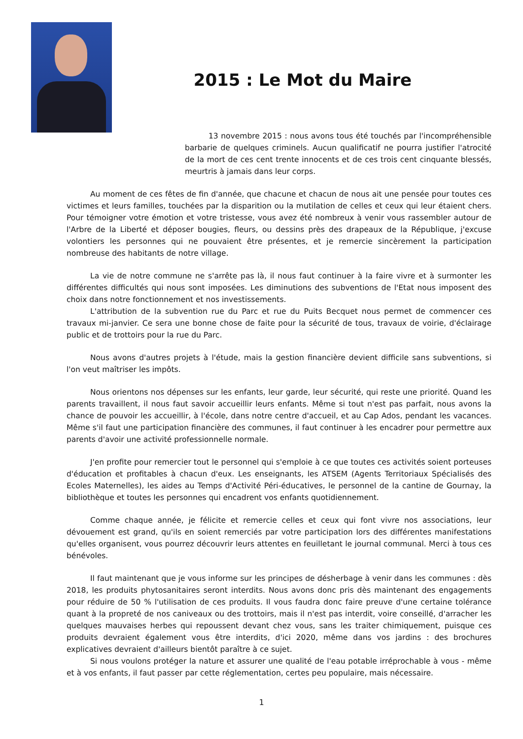2015 : Le Mot du Maire
13 novembre 2015 : nous avons tous été touchés par l'incompréhensible barbarie de quelques criminels. Aucun qualificatif ne pourra justifier l'atrocité de la mort de ces cent trente innocents et de ces trois cent cinquante blessés, meurtris à jamais dans leur corps.
Au moment de ces fêtes de fin d'année, que chacune et chacun de nous ait une pensée pour toutes ces victimes et leurs familles, touchées par la disparition ou la mutilation de celles et ceux qui leur étaient chers. Pour témoigner votre émotion et votre tristesse, vous avez été nombreux à venir vous rassembler autour de l'Arbre de la Liberté et déposer bougies, fleurs, ou dessins près des drapeaux de la République, j'excuse volontiers les personnes qui ne pouvaient être présentes, et je remercie sincèrement la participation nombreuse des habitants de notre village.
La vie de notre commune ne s'arrête pas là, il nous faut continuer à la faire vivre et à surmonter les différentes difficultés qui nous sont imposées. Les diminutions des subventions de l'Etat nous imposent des choix dans notre fonctionnement et nos investissements.
L'attribution de la subvention rue du Parc et rue du Puits Becquet nous permet de commencer ces travaux mi-janvier. Ce sera une bonne chose de faite pour la sécurité de tous, travaux de voirie, d'éclairage public et de trottoirs pour la rue du Parc.
Nous avons d'autres projets à l'étude, mais la gestion financière devient difficile sans subventions, si l'on veut maîtriser les impôts.
Nous orientons nos dépenses sur les enfants, leur garde, leur sécurité, qui reste une priorité. Quand les parents travaillent, il nous faut savoir accueillir leurs enfants. Même si tout n'est pas parfait, nous avons la chance de pouvoir les accueillir, à l'école, dans notre centre d'accueil, et au Cap Ados, pendant les vacances. Même s'il faut une participation financière des communes, il faut continuer à les encadrer pour permettre aux parents d'avoir une activité professionnelle normale.
J'en profite pour remercier tout le personnel qui s'emploie à ce que toutes ces activités soient porteuses d'éducation et profitables à chacun d'eux. Les enseignants, les ATSEM (Agents Territoriaux Spécialisés des Ecoles Maternelles), les aides au Temps d'Activité Péri-éducatives, le personnel de la cantine de Gournay, la bibliothèque et toutes les personnes qui encadrent vos enfants quotidiennement.
Comme chaque année, je félicite et remercie celles et ceux qui font vivre nos associations, leur dévouement est grand, qu'ils en soient remerciés par votre participation lors des différentes manifestations qu'elles organisent, vous pourrez découvrir leurs attentes en feuilletant le journal communal. Merci à tous ces bénévoles.
Il faut maintenant que je vous informe sur les principes de désherbage à venir dans les communes : dès 2018, les produits phytosanitaires seront interdits. Nous avons donc pris dès maintenant des engagements pour réduire de 50 % l'utilisation de ces produits. Il vous faudra donc faire preuve d'une certaine tolérance quant à la propreté de nos caniveaux ou des trottoirs, mais il n'est pas interdit, voire conseillé, d'arracher les quelques mauvaises herbes qui repoussent devant chez vous, sans les traiter chimiquement, puisque ces produits devraient également vous être interdits, d'ici 2020, même dans vos jardins : des brochures explicatives devraient d'ailleurs bientôt paraître à ce sujet.
Si nous voulons protéger la nature et assurer une qualité de l'eau potable irréprochable à vous - même et à vos enfants, il faut passer par cette réglementation, certes peu populaire, mais nécessaire.
1